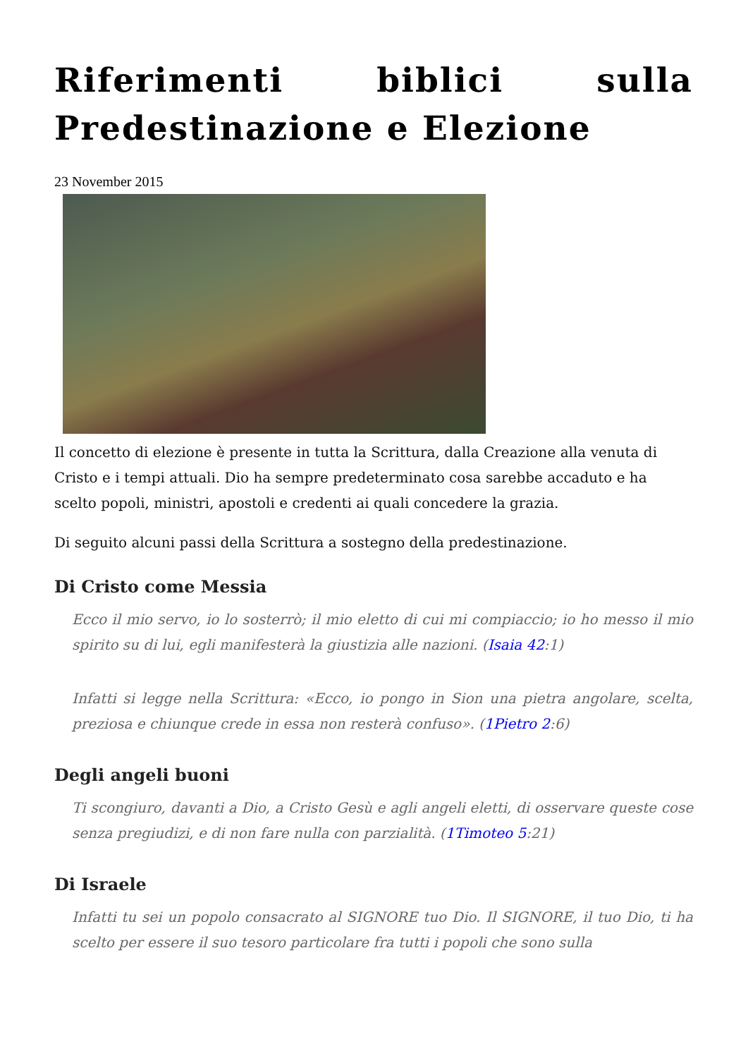Riferimenti biblici sulla Predestinazione e Elezione
23 November 2015
Il concetto di elezione è presente in tutta la Scrittura, dalla Creazione alla venuta di Cristo e i tempi attuali. Dio ha sempre predeterminato cosa sarebbe accaduto e ha scelto popoli, ministri, apostoli e credenti ai quali concedere la grazia.
Di seguito alcuni passi della Scrittura a sostegno della predestinazione.
Di Cristo come Messia
Ecco il mio servo, io lo sosterrò; il mio eletto di cui mi compiaccio; io ho messo il mio spirito su di lui, egli manifesterà la giustizia alle nazioni. (Isaia 42:1)
Infatti si legge nella Scrittura: «Ecco, io pongo in Sion una pietra angolare, scelta, preziosa e chiunque crede in essa non resterà confuso». (1Pietro 2:6)
Degli angeli buoni
Ti scongiuro, davanti a Dio, a Cristo Gesù e agli angeli eletti, di osservare queste cose senza pregiudizi, e di non fare nulla con parzialità. (1Timoteo 5:21)
Di Israele
Infatti tu sei un popolo consacrato al SIGNORE tuo Dio. Il SIGNORE, il tuo Dio, ti ha scelto per essere il suo tesoro particolare fra tutti i popoli che sono sulla